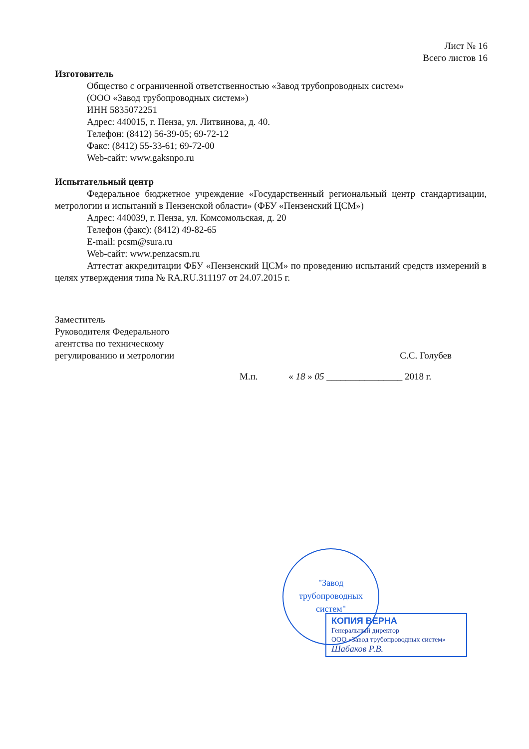Лист № 16
Всего листов 16
Изготовитель
Общество с ограниченной ответственностью «Завод трубопроводных систем»
(ООО «Завод трубопроводных систем»)
ИНН 5835072251
Адрес: 440015, г. Пенза, ул. Литвинова, д. 40.
Телефон: (8412) 56-39-05; 69-72-12
Факс: (8412) 55-33-61; 69-72-00
Web-сайт: www.gaksnpo.ru
Испытательный центр
Федеральное бюджетное учреждение «Государственный региональный центр стандартизации, метрологии и испытаний в Пензенской области» (ФБУ «Пензенский ЦСМ»)
Адрес: 440039, г. Пенза, ул. Комсомольская, д. 20
Телефон (факс): (8412) 49-82-65
E-mail: pcsm@sura.ru
Web-сайт: www.penzacsm.ru
Аттестат аккредитации ФБУ «Пензенский ЦСМ» по проведению испытаний средств измерений в целях утверждения типа № RA.RU.311197 от 24.07.2015 г.
Заместитель
Руководителя Федерального
агентства по техническому
регулированию и метрологии
С.С. Голубев
М.п. « 18 » 05 ________________ 2018 г.
"Завод
трубопроводных
систем"
КОПИЯ ВЕРНА
Генеральный директор
ООО «Завод трубопроводных систем»
Шабаков Р.В.